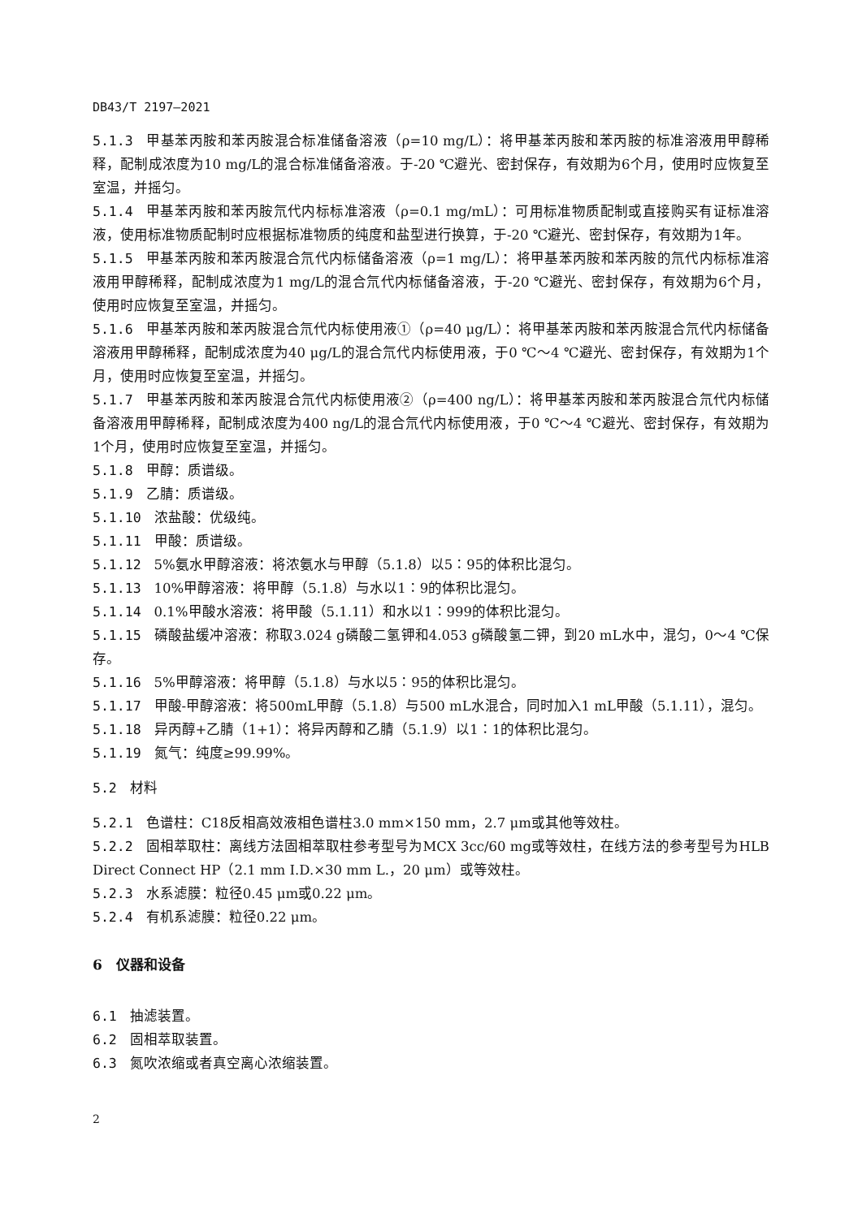DB43/T 2197—2021
5.1.3 甲基苯丙胺和苯丙胺混合标准储备溶液（ρ=10 mg/L）：将甲基苯丙胺和苯丙胺的标准溶液用甲醇稀释，配制成浓度为10 mg/L的混合标准储备溶液。于-20 ℃避光、密封保存，有效期为6个月，使用时应恢复至室温，并摇匀。
5.1.4 甲基苯丙胺和苯丙胺氘代内标标准溶液（ρ=0.1 mg/mL）：可用标准物质配制或直接购买有证标准溶液，使用标准物质配制时应根据标准物质的纯度和盐型进行换算，于-20 ℃避光、密封保存，有效期为1年。
5.1.5 甲基苯丙胺和苯丙胺混合氘代内标储备溶液（ρ=1 mg/L）：将甲基苯丙胺和苯丙胺的氘代内标标准溶液用甲醇稀释，配制成浓度为1 mg/L的混合氘代内标储备溶液，于-20 ℃避光、密封保存，有效期为6个月，使用时应恢复至室温，并摇匀。
5.1.6 甲基苯丙胺和苯丙胺混合氘代内标使用液①（ρ=40 μg/L）：将甲基苯丙胺和苯丙胺混合氘代内标储备溶液用甲醇稀释，配制成浓度为40 μg/L的混合氘代内标使用液，于0 ℃～4 ℃避光、密封保存，有效期为1个月，使用时应恢复至室温，并摇匀。
5.1.7 甲基苯丙胺和苯丙胺混合氘代内标使用液②（ρ=400 ng/L）：将甲基苯丙胺和苯丙胺混合氘代内标储备溶液用甲醇稀释，配制成浓度为400 ng/L的混合氘代内标使用液，于0 ℃～4 ℃避光、密封保存，有效期为1个月，使用时应恢复至室温，并摇匀。
5.1.8 甲醇：质谱级。
5.1.9 乙腈：质谱级。
5.1.10 浓盐酸：优级纯。
5.1.11 甲酸：质谱级。
5.1.12 5%氨水甲醇溶液：将浓氨水与甲醇（5.1.8）以5∶95的体积比混匀。
5.1.13 10%甲醇溶液：将甲醇（5.1.8）与水以1∶9的体积比混匀。
5.1.14 0.1%甲酸水溶液：将甲酸（5.1.11）和水以1∶999的体积比混匀。
5.1.15 磷酸盐缓冲溶液：称取3.024 g磷酸二氢钾和4.053 g磷酸氢二钾，到20 mL水中，混匀，0～4 ℃保存。
5.1.16 5%甲醇溶液：将甲醇（5.1.8）与水以5∶95的体积比混匀。
5.1.17 甲酸-甲醇溶液：将500mL甲醇（5.1.8）与500 mL水混合，同时加入1 mL甲酸（5.1.11），混匀。
5.1.18 异丙醇+乙腈（1+1）：将异丙醇和乙腈（5.1.9）以1∶1的体积比混匀。
5.1.19 氮气：纯度≥99.99%。
5.2 材料
5.2.1 色谱柱：C18反相高效液相色谱柱3.0 mm×150 mm，2.7 μm或其他等效柱。
5.2.2 固相萃取柱：离线方法固相萃取柱参考型号为MCX 3cc/60 mg或等效柱，在线方法的参考型号为HLB Direct Connect HP（2.1 mm I.D.×30 mm L.，20 μm）或等效柱。
5.2.3 水系滤膜：粒径0.45 μm或0.22 μm。
5.2.4 有机系滤膜：粒径0.22 μm。
6　仪器和设备
6.1 抽滤装置。
6.2 固相萃取装置。
6.3 氮吹浓缩或者真空离心浓缩装置。
2